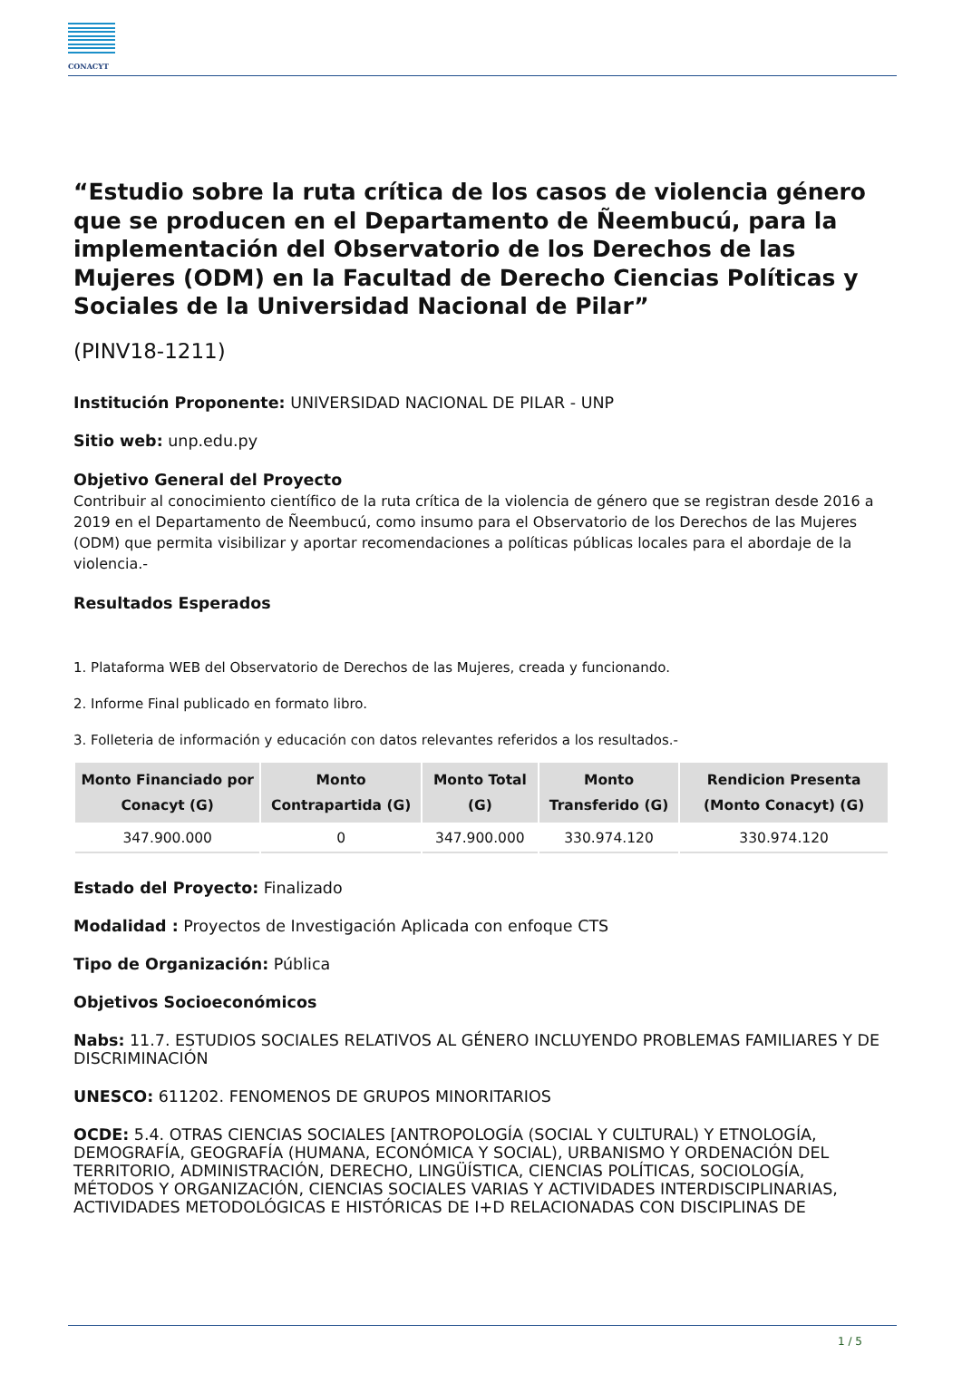CONACYT
“Estudio sobre la ruta crítica de los casos de violencia género que se producen en el Departamento de Ñeembucú, para la implementación del Observatorio de los Derechos de las Mujeres (ODM) en la Facultad de Derecho Ciencias Políticas y Sociales de la Universidad Nacional de Pilar”
(PINV18-1211)
Institución Proponente: UNIVERSIDAD NACIONAL DE PILAR - UNP
Sitio web: unp.edu.py
Objetivo General del Proyecto
Contribuir al conocimiento científico de la ruta crítica de la violencia de género que se registran desde 2016 a 2019 en el Departamento de Ñeembucú, como insumo para el Observatorio de los Derechos de las Mujeres (ODM) que permita visibilizar y aportar recomendaciones a políticas públicas locales para el abordaje de la violencia.-
Resultados Esperados
1. Plataforma WEB del Observatorio de Derechos de las Mujeres, creada y funcionando.
2. Informe Final publicado en formato libro.
3. Folleteria de información y educación con datos relevantes referidos a los resultados.-
| Monto Financiado por Conacyt (G) | Monto Contrapartida (G) | Monto Total (G) | Monto Transferido (G) | Rendicion Presenta (Monto Conacyt) (G) |
| --- | --- | --- | --- | --- |
| 347.900.000 | 0 | 347.900.000 | 330.974.120 | 330.974.120 |
Estado del Proyecto: Finalizado
Modalidad : Proyectos de Investigación Aplicada con enfoque CTS
Tipo de Organización: Pública
Objetivos Socioeconómicos
Nabs: 11.7. ESTUDIOS SOCIALES RELATIVOS AL GÉNERO INCLUYENDO PROBLEMAS FAMILIARES Y DE DISCRIMINACIÓN
UNESCO: 611202. FENOMENOS DE GRUPOS MINORITARIOS
OCDE: 5.4. OTRAS CIENCIAS SOCIALES [ANTROPOLOGÍA (SOCIAL Y CULTURAL) Y ETNOLOGÍA, DEMOGRAFÍA, GEOGRAFÍA (HUMANA, ECONÓMICA Y SOCIAL), URBANISMO Y ORDENACIÓN DEL TERRITORIO, ADMINISTRACIÓN, DERECHO, LINGÜÍSTICA, CIENCIAS POLÍTICAS, SOCIOLOGÍA, MÉTODOS Y ORGANIZACIÓN, CIENCIAS SOCIALES VARIAS Y ACTIVIDADES INTERDISCIPLINARIAS, ACTIVIDADES METODOLÓGICAS E HISTÓRICAS DE I+D RELACIONADAS CON DISCIPLINAS DE
1 / 5